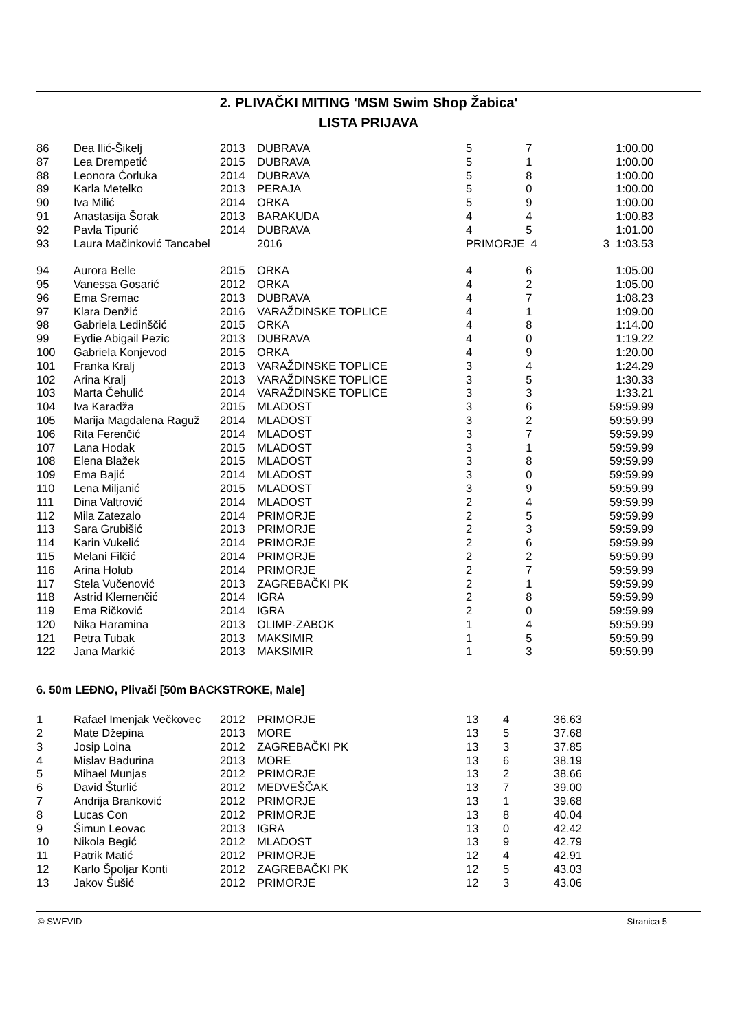2. PLIVAČKI MITING 'MSM Swim Shop Žabica'
LISTA PRIJAVA
| 86 | Dea Ilić-Šikelj | 2013 | DUBRAVA | 5 | 7 | 1:00.00 |
| 87 | Lea Drempetić | 2015 | DUBRAVA | 5 | 1 | 1:00.00 |
| 88 | Leonora Ćorluka | 2014 | DUBRAVA | 5 | 8 | 1:00.00 |
| 89 | Karla Metelko | 2013 | PERAJA | 5 | 0 | 1:00.00 |
| 90 | Iva Milić | 2014 | ORKA | 5 | 9 | 1:00.00 |
| 91 | Anastasija Šorak | 2013 | BARAKUDA | 4 | 4 | 1:00.83 |
| 92 | Pavla Tipurić | 2014 | DUBRAVA | 4 | 5 | 1:01.00 |
| 93 | Laura Mačinković Tancabel | | 2016 | PRIMORJE 4 3 1:03.53 | | |
| 94 | Aurora Belle | 2015 | ORKA | 4 | 6 | 1:05.00 |
| 95 | Vanessa Gosarić | 2012 | ORKA | 4 | 2 | 1:05.00 |
| 96 | Ema Sremac | 2013 | DUBRAVA | 4 | 7 | 1:08.23 |
| 97 | Klara Denžić | 2016 | VARAŽDINSKE TOPLICE | 4 | 1 | 1:09.00 |
| 98 | Gabriela Ledinščić | 2015 | ORKA | 4 | 8 | 1:14.00 |
| 99 | Eydie Abigail Pezic | 2013 | DUBRAVA | 4 | 0 | 1:19.22 |
| 100 | Gabriela Konjevod | 2015 | ORKA | 4 | 9 | 1:20.00 |
| 101 | Franka Kralj | 2013 | VARAŽDINSKE TOPLICE | 3 | 4 | 1:24.29 |
| 102 | Arina Kralj | 2013 | VARAŽDINSKE TOPLICE | 3 | 5 | 1:30.33 |
| 103 | Marta Čehulić | 2014 | VARAŽDINSKE TOPLICE | 3 | 3 | 1:33.21 |
| 104 | Iva Karadža | 2015 | MLADOST | 3 | 6 | 59:59.99 |
| 105 | Marija Magdalena Raguž | 2014 | MLADOST | 3 | 2 | 59:59.99 |
| 106 | Rita Ferenčić | 2014 | MLADOST | 3 | 7 | 59:59.99 |
| 107 | Lana Hodak | 2015 | MLADOST | 3 | 1 | 59:59.99 |
| 108 | Elena Blažek | 2015 | MLADOST | 3 | 8 | 59:59.99 |
| 109 | Ema Bajić | 2014 | MLADOST | 3 | 0 | 59:59.99 |
| 110 | Lena Miljanić | 2015 | MLADOST | 3 | 9 | 59:59.99 |
| 111 | Dina Valtrović | 2014 | MLADOST | 2 | 4 | 59:59.99 |
| 112 | Mila Zatezalo | 2014 | PRIMORJE | 2 | 5 | 59:59.99 |
| 113 | Sara Grubišić | 2013 | PRIMORJE | 2 | 3 | 59:59.99 |
| 114 | Karin Vukelić | 2014 | PRIMORJE | 2 | 6 | 59:59.99 |
| 115 | Melani Filčić | 2014 | PRIMORJE | 2 | 2 | 59:59.99 |
| 116 | Arina Holub | 2014 | PRIMORJE | 2 | 7 | 59:59.99 |
| 117 | Stela Vučenović | 2013 | ZAGREBAČKI PK | 2 | 1 | 59:59.99 |
| 118 | Astrid Klemenčić | 2014 | IGRA | 2 | 8 | 59:59.99 |
| 119 | Ema Ričković | 2014 | IGRA | 2 | 0 | 59:59.99 |
| 120 | Nika Haramina | 2013 | OLIMP-ZABOK | 1 | 4 | 59:59.99 |
| 121 | Petra Tubak | 2013 | MAKSIMIR | 1 | 5 | 59:59.99 |
| 122 | Jana Markić | 2013 | MAKSIMIR | 1 | 3 | 59:59.99 |
6. 50m LEĐNO, Plivači [50m BACKSTROKE, Male]
| 1 | Rafael Imenjak Večkovec | 2012 | PRIMORJE | 13 | 4 | 36.63 |
| 2 | Mate Džepina | 2013 | MORE | 13 | 5 | 37.68 |
| 3 | Josip Loina | 2012 | ZAGREBAČKI PK | 13 | 3 | 37.85 |
| 4 | Mislav Badurina | 2013 | MORE | 13 | 6 | 38.19 |
| 5 | Mihael Munjas | 2012 | PRIMORJE | 13 | 2 | 38.66 |
| 6 | David Šturlić | 2012 | MEDVEŠČAK | 13 | 7 | 39.00 |
| 7 | Andrija Branković | 2012 | PRIMORJE | 13 | 1 | 39.68 |
| 8 | Lucas Con | 2012 | PRIMORJE | 13 | 8 | 40.04 |
| 9 | Šimun Leovac | 2013 | IGRA | 13 | 0 | 42.42 |
| 10 | Nikola Begić | 2012 | MLADOST | 13 | 9 | 42.79 |
| 11 | Patrik Matić | 2012 | PRIMORJE | 12 | 4 | 42.91 |
| 12 | Karlo Špoljar Konti | 2012 | ZAGREBAČKI PK | 12 | 5 | 43.03 |
| 13 | Jakov Šušić | 2012 | PRIMORJE | 12 | 3 | 43.06 |
© SWEVID Stranica 5